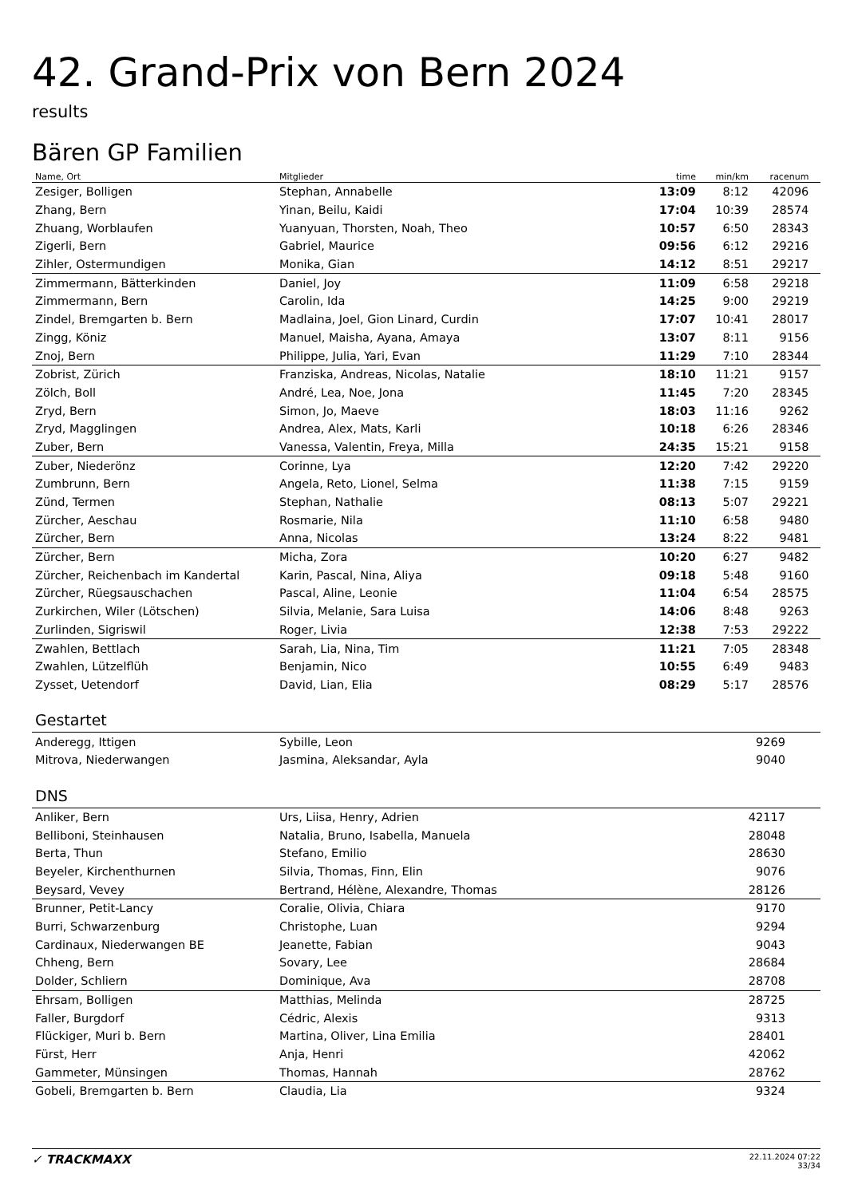42. Grand-Prix von Bern 2024
results
Bären GP Familien
| Name, Ort | Mitglieder | time | min/km | racenum | |
| --- | --- | --- | --- | --- | --- |
| Zesiger, Bolligen | Stephan, Annabelle | 13:09 | 8:12 | 42096 | |
| Zhang, Bern | Yinan, Beilu, Kaidi | 17:04 | 10:39 | 28574 | |
| Zhuang, Worblaufen | Yuanyuan, Thorsten, Noah, Theo | 10:57 | 6:50 | 28343 | |
| Zigerli, Bern | Gabriel, Maurice | 09:56 | 6:12 | 29216 | |
| Zihler, Ostermundigen | Monika, Gian | 14:12 | 8:51 | 29217 | |
| Zimmermann, Bätterkinden | Daniel, Joy | 11:09 | 6:58 | 29218 | |
| Zimmermann, Bern | Carolin, Ida | 14:25 | 9:00 | 29219 | |
| Zindel, Bremgarten b. Bern | Madlaina, Joel, Gion Linard, Curdin | 17:07 | 10:41 | 28017 | |
| Zingg, Köniz | Manuel, Maisha, Ayana, Amaya | 13:07 | 8:11 | 9156 | |
| Znoj, Bern | Philippe, Julia, Yari, Evan | 11:29 | 7:10 | 28344 | |
| Zobrist, Zürich | Franziska, Andreas, Nicolas, Natalie | 18:10 | 11:21 | 9157 | |
| Zölch, Boll | André, Lea, Noe, Jona | 11:45 | 7:20 | 28345 | |
| Zryd, Bern | Simon, Jo, Maeve | 18:03 | 11:16 | 9262 | |
| Zryd, Magglingen | Andrea, Alex, Mats, Karli | 10:18 | 6:26 | 28346 | |
| Zuber, Bern | Vanessa, Valentin, Freya, Milla | 24:35 | 15:21 | 9158 | |
| Zuber, Niederönz | Corinne, Lya | 12:20 | 7:42 | 29220 | |
| Zumbrunn, Bern | Angela, Reto, Lionel, Selma | 11:38 | 7:15 | 9159 | |
| Zünd, Termen | Stephan, Nathalie | 08:13 | 5:07 | 29221 | |
| Zürcher, Aeschau | Rosmarie, Nila | 11:10 | 6:58 | 9480 | |
| Zürcher, Bern | Anna, Nicolas | 13:24 | 8:22 | 9481 | |
| Zürcher, Bern | Micha, Zora | 10:20 | 6:27 | 9482 | |
| Zürcher, Reichenbach im Kandertal | Karin, Pascal, Nina, Aliya | 09:18 | 5:48 | 9160 | |
| Zürcher, Rüegsauschachen | Pascal, Aline, Leonie | 11:04 | 6:54 | 28575 | |
| Zurkirchen, Wiler (Lötschen) | Silvia, Melanie, Sara Luisa | 14:06 | 8:48 | 9263 | |
| Zurlinden, Sigriswil | Roger, Livia | 12:38 | 7:53 | 29222 | |
| Zwahlen, Bettlach | Sarah, Lia, Nina, Tim | 11:21 | 7:05 | 28348 | |
| Zwahlen, Lützelflüh | Benjamin, Nico | 10:55 | 6:49 | 9483 | |
| Zysset, Uetendorf | David, Lian, Elia | 08:29 | 5:17 | 28576 | |
Gestartet
| Anderegg, Ittigen | Sybille, Leon | | | 9269 | |
| Mitrova, Niederwangen | Jasmina, Aleksandar, Ayla | | | 9040 | |
DNS
| Anliker, Bern | Urs, Liisa, Henry, Adrien | | | 42117 | |
| Belliboni, Steinhausen | Natalia, Bruno, Isabella, Manuela | | | 28048 | |
| Berta, Thun | Stefano, Emilio | | | 28630 | |
| Beyeler, Kirchenthurnen | Silvia, Thomas, Finn, Elin | | | 9076 | |
| Beysard, Vevey | Bertrand, Hélène, Alexandre, Thomas | | | 28126 | |
| Brunner, Petit-Lancy | Coralie, Olivia, Chiara | | | 9170 | |
| Burri, Schwarzenburg | Christophe, Luan | | | 9294 | |
| Cardinaux, Niederwangen BE | Jeanette, Fabian | | | 9043 | |
| Chheng, Bern | Sovary, Lee | | | 28684 | |
| Dolder, Schliern | Dominique, Ava | | | 28708 | |
| Ehrsam, Bolligen | Matthias, Melinda | | | 28725 | |
| Faller, Burgdorf | Cédric, Alexis | | | 9313 | |
| Flückiger, Muri b. Bern | Martina, Oliver, Lina Emilia | | | 28401 | |
| Fürst, Herr | Anja, Henri | | | 42062 | |
| Gammeter, Münsingen | Thomas, Hannah | | | 28762 | |
| Gobeli, Bremgarten b. Bern | Claudia, Lia | | | 9324 | |
✓ TRACKMAXX
22.11.2024 07:22
33/34